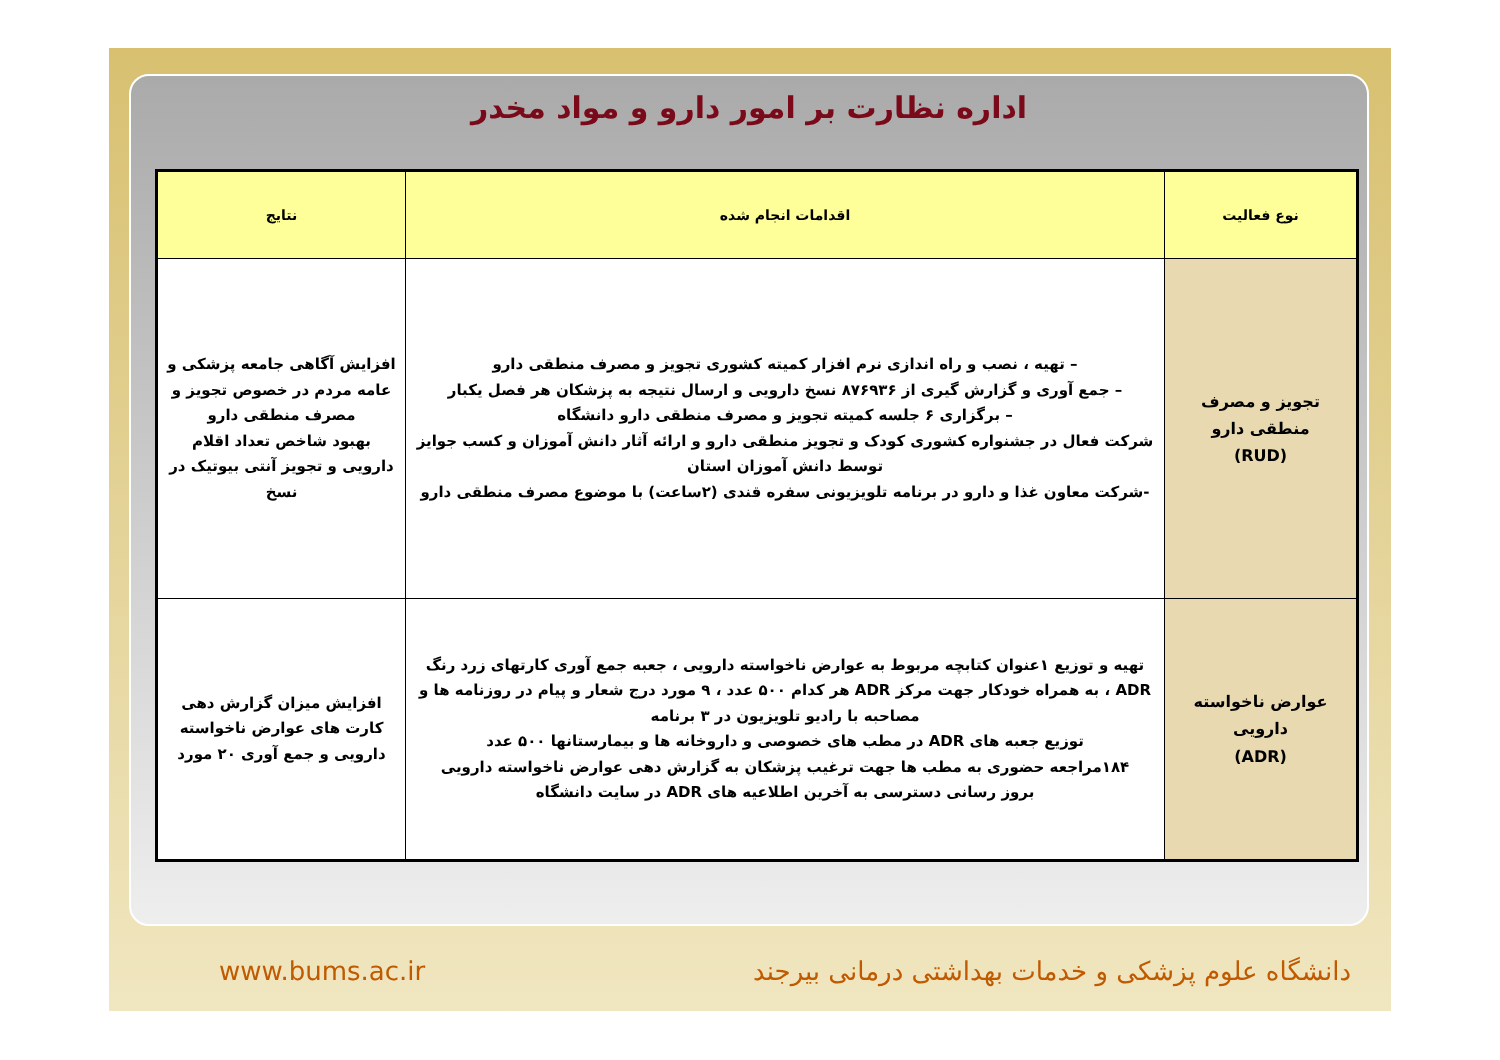اداره نظارت بر امور دارو و مواد مخدر
| نوع فعالیت | اقدامات انجام شده | نتایج |
| --- | --- | --- |
| تجویز و مصرف منطقی دارو (RUD) | – تهیه ، نصب و راه اندازی نرم افزار کمیته کشوری تجویز و مصرف منطقی دارو – جمع آوری و گزارش گیری از ۸۷۶۹۳۶ نسخ دارویی و ارسال نتیجه به پزشکان هر فصل یکبار – برگزاری ۶ جلسه کمیته تجویز و مصرف منطقی دارو دانشگاه شرکت فعال در جشنواره کشوری کودک و تجویز منطقی دارو و ارائه آثار دانش آموزان و کسب جوایز توسط دانش آموزان استان -شرکت معاون غذا و دارو در برنامه تلویزیونی سفره قندی (۲ساعت) با موضوع مصرف منطقی دارو | افزایش آگاهی جامعه پزشکی و عامه مردم در خصوص تجویز و مصرف منطقی دارو بهبود شاخص تعداد اقلام دارویی و تجویز آنتی بیوتیک در نسخ |
| عوارض ناخواسته دارویی (ADR) | تهیه و توزیع ۱عنوان کتابچه مربوط به عوارض ناخواسته دارویی ، جعبه جمع آوری کارتهای زرد رنگ ADR ، به همراه خودکار جهت مرکز ADR هر کدام ۵۰۰ عدد ، ۹ مورد درج شعار و پیام در روزنامه ها و مصاحبه با رادیو تلویزیون در ۳ برنامه توزیع جعبه های ADR در مطب های خصوصی و داروخانه ها و بیمارستانها ۵۰۰ عدد ۱۸۴مراجعه حضوری به مطب ها جهت ترغیب پزشکان به گزارش دهی عوارض ناخواسته دارویی بروز رسانی دسترسی به آخرین اطلاعیه های ADR در سایت دانشگاه | افزایش میزان گزارش دهی کارت های عوارض ناخواسته دارویی و جمع آوری ۲۰ مورد |
www.bums.ac.ir دانشگاه علوم پزشکی و خدمات بهداشتی درمانی بیرجند